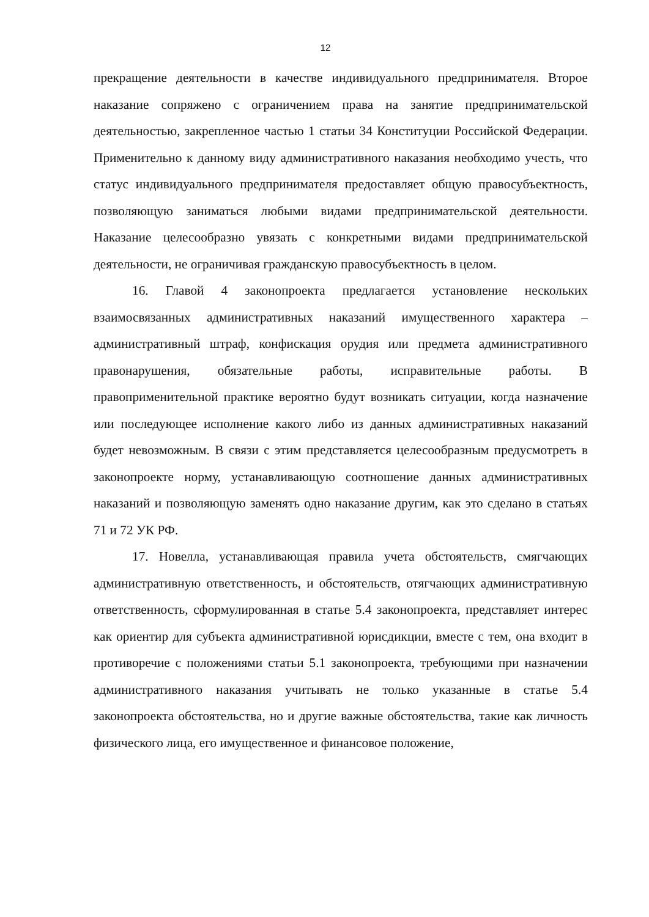12
прекращение деятельности в качестве индивидуального предпринимателя. Второе наказание сопряжено с ограничением права на занятие предпринимательской деятельностью, закрепленное частью 1 статьи 34 Конституции Российской Федерации. Применительно к данному виду административного наказания необходимо учесть, что статус индивидуального предпринимателя предоставляет общую правосубъектность, позволяющую заниматься любыми видами предпринимательской деятельности. Наказание целесообразно увязать с конкретными видами предпринимательской деятельности, не ограничивая гражданскую правосубъектность в целом.
16. Главой 4 законопроекта предлагается установление нескольких взаимосвязанных административных наказаний имущественного характера – административный штраф, конфискация орудия или предмета административного правонарушения, обязательные работы, исправительные работы. В правоприменительной практике вероятно будут возникать ситуации, когда назначение или последующее исполнение какого либо из данных административных наказаний будет невозможным. В связи с этим представляется целесообразным предусмотреть в законопроекте норму, устанавливающую соотношение данных административных наказаний и позволяющую заменять одно наказание другим, как это сделано в статьях 71 и 72 УК РФ.
17. Новелла, устанавливающая правила учета обстоятельств, смягчающих административную ответственность, и обстоятельств, отягчающих административную ответственность, сформулированная в статье 5.4 законопроекта, представляет интерес как ориентир для субъекта административной юрисдикции, вместе с тем, она входит в противоречие с положениями статьи 5.1 законопроекта, требующими при назначении административного наказания учитывать не только указанные в статье 5.4 законопроекта обстоятельства, но и другие важные обстоятельства, такие как личность физического лица, его имущественное и финансовое положение,